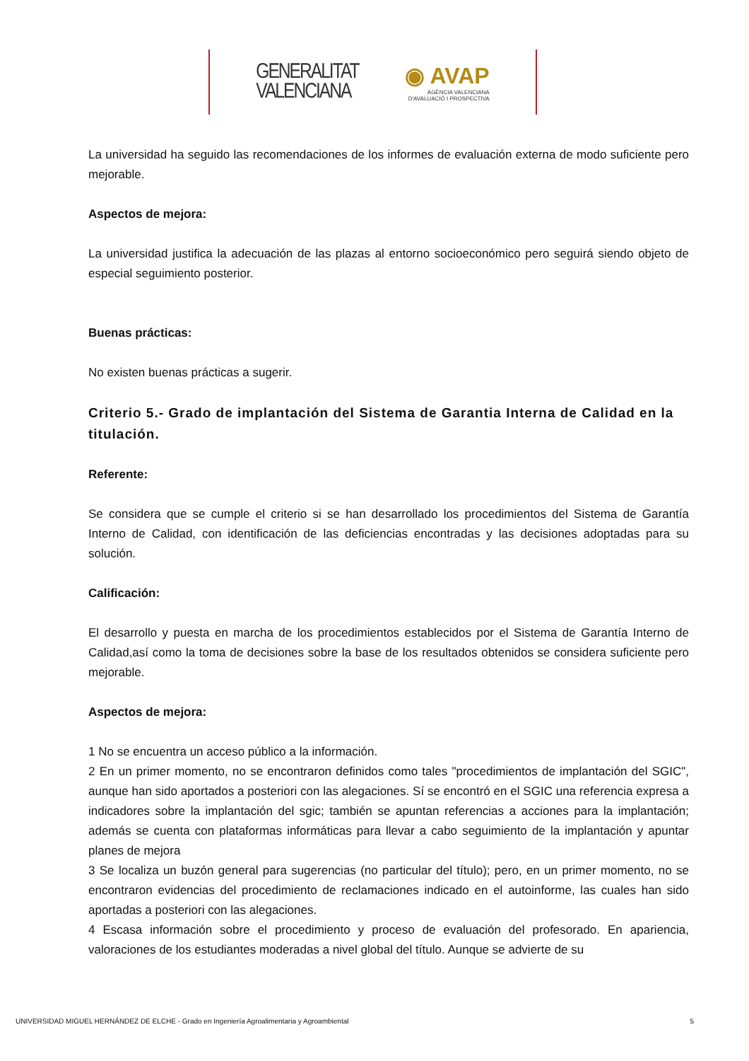GENERALITAT
VALENCIANA
◉ AVAP
AGÈNCIA VALENCIANA
D'AVALUACIÓ I PROSPECTIVA
La universidad ha seguido las recomendaciones de los informes de evaluación externa de modo suficiente pero mejorable.
Aspectos de mejora:
La universidad justifica la adecuación de las plazas al entorno socioeconómico pero seguirá siendo objeto de especial seguimiento posterior.
Buenas prácticas:
No existen buenas prácticas a sugerir.
Criterio 5.- Grado de implantación del Sistema de Garantia Interna de Calidad en la titulación.
Referente:
Se considera que se cumple el criterio si se han desarrollado los procedimientos del Sistema de Garantía Interno de Calidad, con identificación de las deficiencias encontradas y las decisiones adoptadas para su solución.
Calificación:
El desarrollo y puesta en marcha de los procedimientos establecidos por el Sistema de Garantía Interno de Calidad,así como la toma de decisiones sobre la base de los resultados obtenidos se considera suficiente pero mejorable.
Aspectos de mejora:
1 No se encuentra un acceso público a la información.
2 En un primer momento, no se encontraron definidos como tales "procedimientos de implantación del SGIC", aunque han sido aportados a posteriori con las alegaciones. Sí se encontró en el SGIC una referencia expresa a indicadores sobre la implantación del sgic; también se apuntan referencias a acciones para la implantación; además se cuenta con plataformas informáticas para llevar a cabo seguimiento de la implantación y apuntar planes de mejora
3 Se localiza un buzón general para sugerencias (no particular del título); pero, en un primer momento, no se encontraron evidencias del procedimiento de reclamaciones indicado en el autoinforme, las cuales han sido aportadas a posteriori con las alegaciones.
4 Escasa información sobre el procedimiento y proceso de evaluación del profesorado. En apariencia, valoraciones de los estudiantes moderadas a nivel global del título. Aunque se advierte de su
UNIVERSIDAD MIGUEL HERNÁNDEZ DE ELCHE - Grado en Ingeniería Agroalimentaria y Agroambiental 5